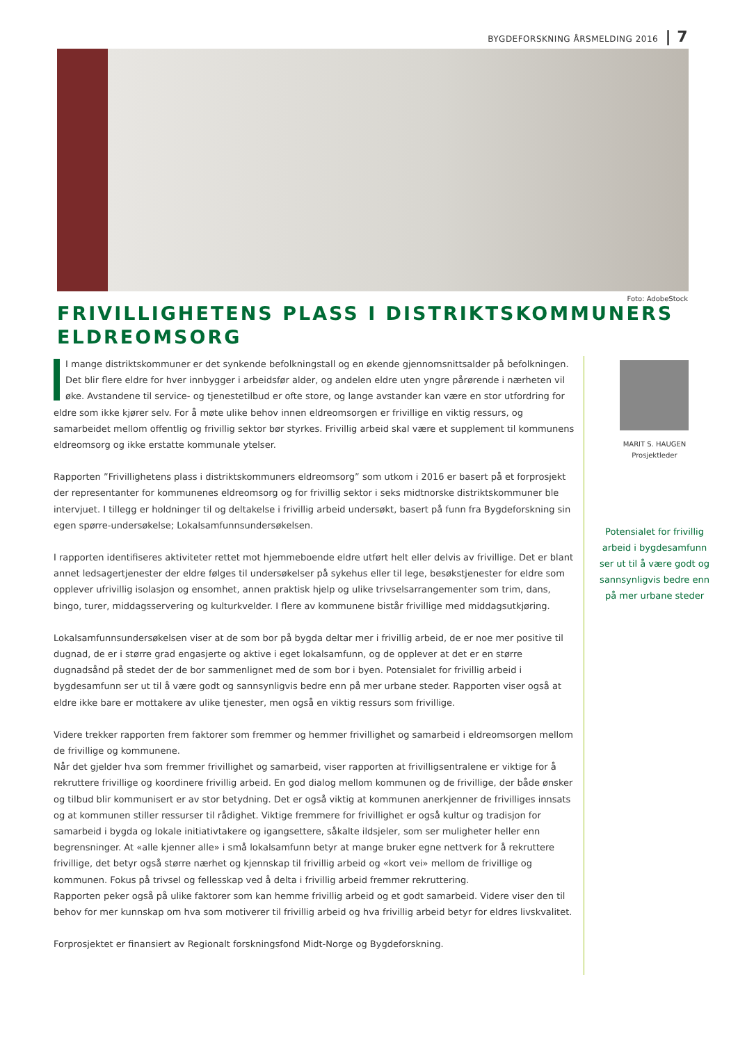BYGDEFORSKNING ÅRSMELDING 2016 | 7
Foto: AdobeStock
FRIVILLIGHETENS PLASS I DISTRIKTSKOMMUNERS
ELDREOMSORG
I mange distriktskommuner er det synkende befolkningstall og en økende gjennomsnittsalder på befolkningen. Det blir flere eldre for hver innbygger i arbeidsfør alder, og andelen eldre uten yngre pårørende i nærheten vil øke. Avstandene til service- og tjenestetilbud er ofte store, og lange avstander kan være en stor utfordring for eldre som ikke kjører selv. For å møte ulike behov innen eldreomsorgen er frivillige en viktig ressurs, og samarbeidet mellom offentlig og frivillig sektor bør styrkes. Frivillig arbeid skal være et supplement til kommunens eldreomsorg og ikke erstatte kommunale ytelser.
Rapporten ”Frivillighetens plass i distriktskommuners eldreomsorg” som utkom i 2016 er basert på et forprosjekt der representanter for kommunenes eldreomsorg og for frivillig sektor i seks midtnorske distriktskommuner ble intervjuet. I tillegg er holdninger til og deltakelse i frivillig arbeid undersøkt, basert på funn fra Bygdeforskning sin egen spørre-undersøkelse; Lokalsamfunnsundersøkelsen.
I rapporten identifiseres aktiviteter rettet mot hjemmeboende eldre utført helt eller delvis av frivillige. Det er blant annet ledsagertjenester der eldre følges til undersøkelser på sykehus eller til lege, besøkstjenester for eldre som opplever ufrivillig isolasjon og ensomhet, annen praktisk hjelp og ulike trivselsarrangementer som trim, dans, bingo, turer, middagsservering og kulturkvelder. I flere av kommunene bistår frivillige med middagsutkjøring.
Lokalsamfunnsundersøkelsen viser at de som bor på bygda deltar mer i frivillig arbeid, de er noe mer positive til dugnad, de er i større grad engasjerte og aktive i eget lokalsamfunn, og de opplever at det er en større dugnadsånd på stedet der de bor sammenlignet med de som bor i byen. Potensialet for frivillig arbeid i bygdesamfunn ser ut til å være godt og sannsynligvis bedre enn på mer urbane steder. Rapporten viser også at eldre ikke bare er mottakere av ulike tjenester, men også en viktig ressurs som frivillige.
Videre trekker rapporten frem faktorer som fremmer og hemmer frivillighet og samarbeid i eldreomsorgen mellom de frivillige og kommunene.
Når det gjelder hva som fremmer frivillighet og samarbeid, viser rapporten at frivilligsentralene er viktige for å rekruttere frivillige og koordinere frivillig arbeid. En god dialog mellom kommunen og de frivillige, der både ønsker og tilbud blir kommunisert er av stor betydning. Det er også viktig at kommunen anerkjenner de frivilliges innsats og at kommunen stiller ressurser til rådighet. Viktige fremmere for frivillighet er også kultur og tradisjon for samarbeid i bygda og lokale initiativtakere og igangsettere, såkalte ildsjeler, som ser muligheter heller enn begrensninger. At «alle kjenner alle» i små lokalsamfunn betyr at mange bruker egne nettverk for å rekruttere frivillige, det betyr også større nærhet og kjennskap til frivillig arbeid og «kort vei» mellom de frivillige og kommunen. Fokus på trivsel og fellesskap ved å delta i frivillig arbeid fremmer rekruttering.
Rapporten peker også på ulike faktorer som kan hemme frivillig arbeid og et godt samarbeid. Videre viser den til behov for mer kunnskap om hva som motiverer til frivillig arbeid og hva frivillig arbeid betyr for eldres livskvalitet.
Forprosjektet er finansiert av Regionalt forskningsfond Midt-Norge og Bygdeforskning.
MARIT S. HAUGEN
Prosjektleder
Potensialet for frivillig arbeid i bygdesamfunn ser ut til å være godt og sannsynligvis bedre enn på mer urbane steder